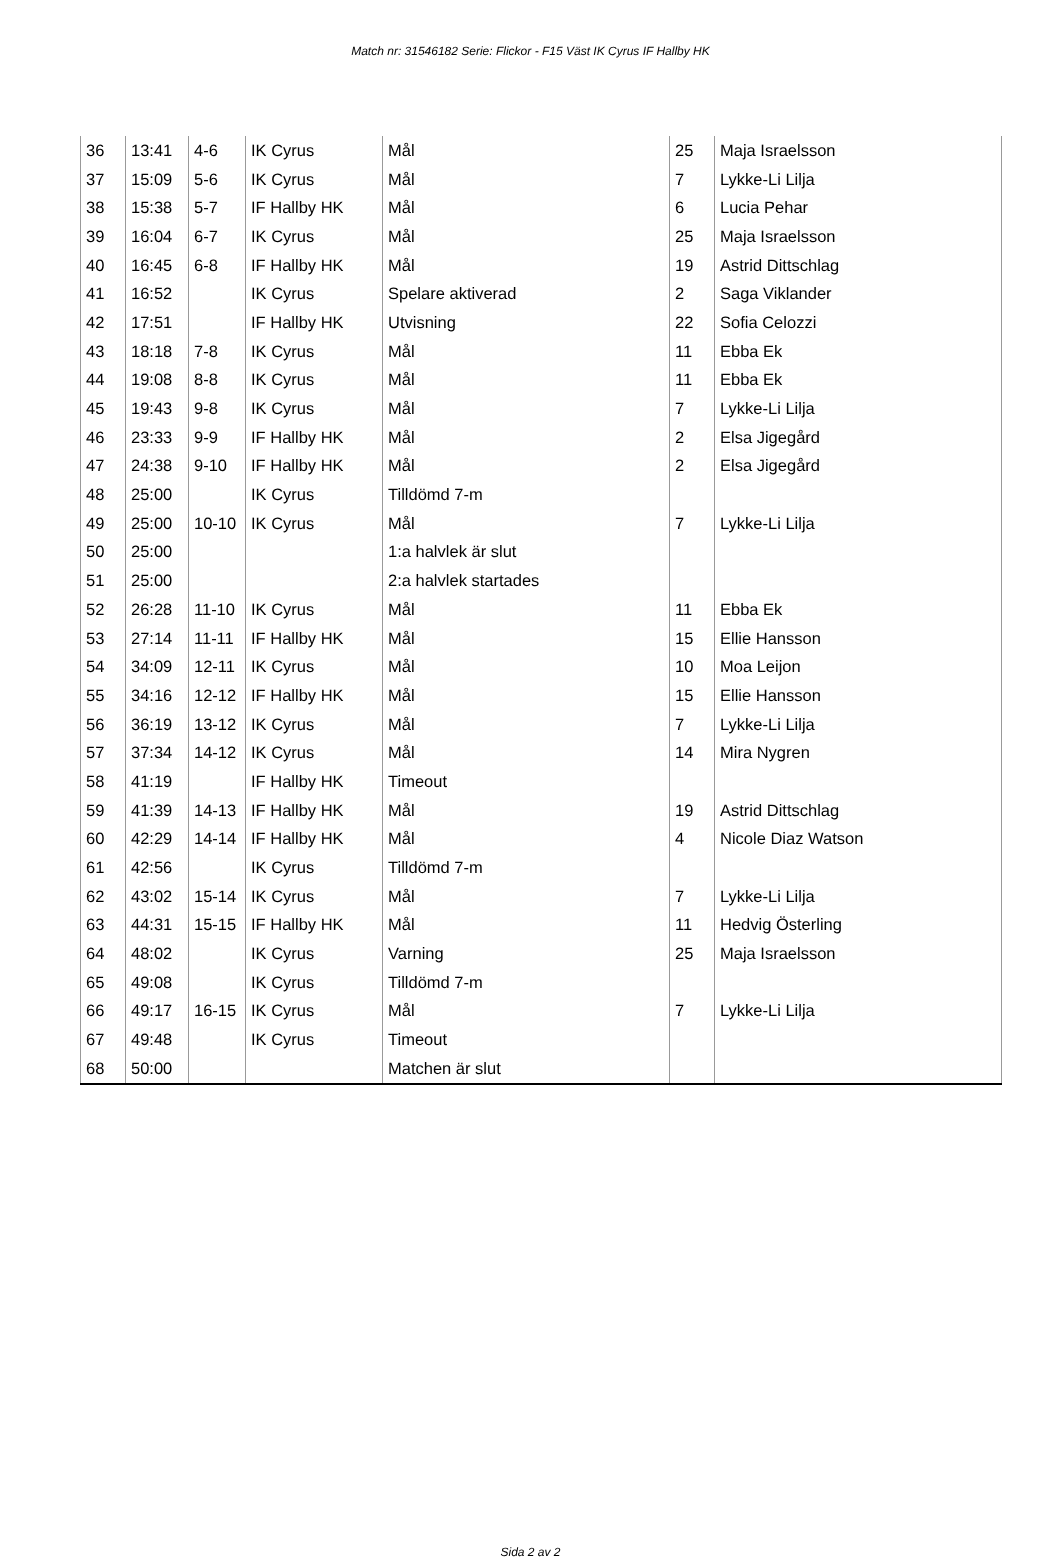Match nr: 31546182 Serie: Flickor - F15 Väst IK Cyrus IF Hallby HK
| 36 | 13:41 | 4-6 | IK Cyrus | Mål | 25 | Maja Israelsson |
| 37 | 15:09 | 5-6 | IK Cyrus | Mål | 7 | Lykke-Li Lilja |
| 38 | 15:38 | 5-7 | IF Hallby HK | Mål | 6 | Lucia Pehar |
| 39 | 16:04 | 6-7 | IK Cyrus | Mål | 25 | Maja Israelsson |
| 40 | 16:45 | 6-8 | IF Hallby HK | Mål | 19 | Astrid Dittschlag |
| 41 | 16:52 | | IK Cyrus | Spelare aktiverad | 2 | Saga Viklander |
| 42 | 17:51 | | IF Hallby HK | Utvisning | 22 | Sofia Celozzi |
| 43 | 18:18 | 7-8 | IK Cyrus | Mål | 11 | Ebba Ek |
| 44 | 19:08 | 8-8 | IK Cyrus | Mål | 11 | Ebba Ek |
| 45 | 19:43 | 9-8 | IK Cyrus | Mål | 7 | Lykke-Li Lilja |
| 46 | 23:33 | 9-9 | IF Hallby HK | Mål | 2 | Elsa Jigegård |
| 47 | 24:38 | 9-10 | IF Hallby HK | Mål | 2 | Elsa Jigegård |
| 48 | 25:00 | | IK Cyrus | Tilldömd 7-m | | |
| 49 | 25:00 | 10-10 | IK Cyrus | Mål | 7 | Lykke-Li Lilja |
| 50 | 25:00 | | | 1:a halvlek är slut | | |
| 51 | 25:00 | | | 2:a halvlek startades | | |
| 52 | 26:28 | 11-10 | IK Cyrus | Mål | 11 | Ebba Ek |
| 53 | 27:14 | 11-11 | IF Hallby HK | Mål | 15 | Ellie Hansson |
| 54 | 34:09 | 12-11 | IK Cyrus | Mål | 10 | Moa Leijon |
| 55 | 34:16 | 12-12 | IF Hallby HK | Mål | 15 | Ellie Hansson |
| 56 | 36:19 | 13-12 | IK Cyrus | Mål | 7 | Lykke-Li Lilja |
| 57 | 37:34 | 14-12 | IK Cyrus | Mål | 14 | Mira Nygren |
| 58 | 41:19 | | IF Hallby HK | Timeout | | |
| 59 | 41:39 | 14-13 | IF Hallby HK | Mål | 19 | Astrid Dittschlag |
| 60 | 42:29 | 14-14 | IF Hallby HK | Mål | 4 | Nicole Diaz Watson |
| 61 | 42:56 | | IK Cyrus | Tilldömd 7-m | | |
| 62 | 43:02 | 15-14 | IK Cyrus | Mål | 7 | Lykke-Li Lilja |
| 63 | 44:31 | 15-15 | IF Hallby HK | Mål | 11 | Hedvig Österling |
| 64 | 48:02 | | IK Cyrus | Varning | 25 | Maja Israelsson |
| 65 | 49:08 | | IK Cyrus | Tilldömd 7-m | | |
| 66 | 49:17 | 16-15 | IK Cyrus | Mål | 7 | Lykke-Li Lilja |
| 67 | 49:48 | | IK Cyrus | Timeout | | |
| 68 | 50:00 | | | Matchen är slut | | |
Sida 2 av 2